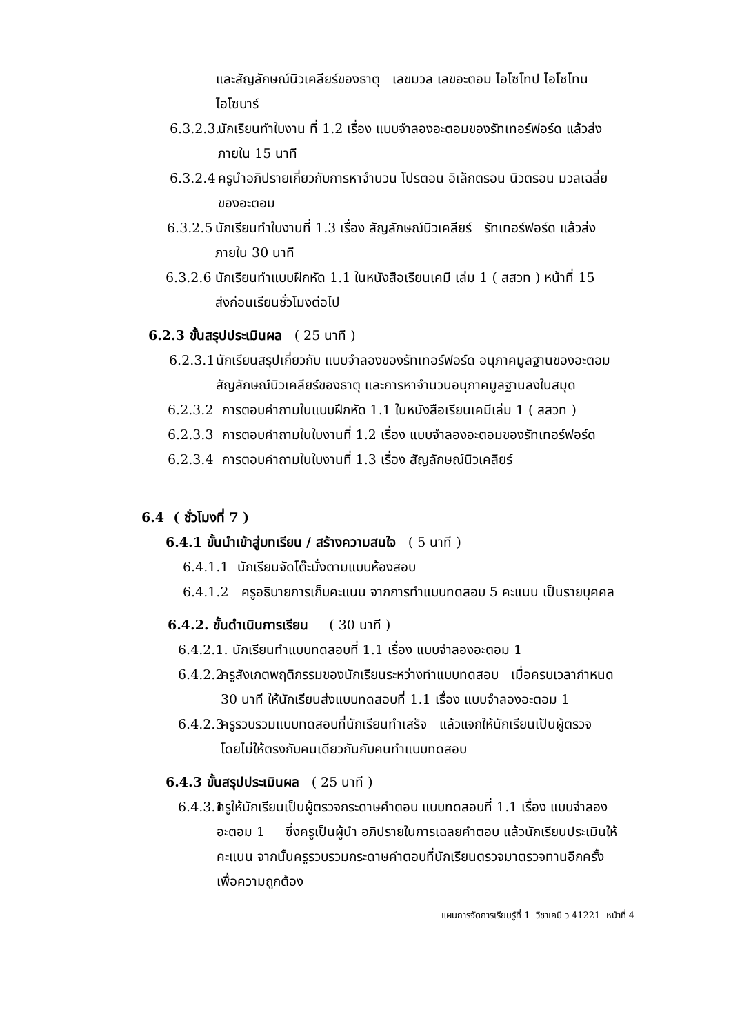และสัญลักษณ์นิวเคลียร์ของธาตุ เลขมวล เลขอะตอม ไอโซโทป ไอโซโทน
ไอโซบาร์
6.3.2.3. นักเรียนทำใบงาน ที่ 1.2 เรื่อง แบบจำลองอะตอมของรัทเทอร์ฟอร์ด แล้วส่ง
ภายใน 15 นาที
6.3.2.4 ครูนำอภิปรายเกี่ยวกับการหาจำนวน โปรตอน อิเล็กตรอน นิวตรอน มวลเฉลี่ย
ของอะตอม
6.3.2.5 นักเรียนทำใบงานที่ 1.3 เรื่อง สัญลักษณ์นิวเคลียร์ รัทเทอร์ฟอร์ด แล้วส่ง
ภายใน 30 นาที
6.3.2.6 นักเรียนทำแบบฝึกหัด 1.1 ในหนังสือเรียนเคมี เล่ม 1 ( สสวท ) หน้าที่ 15
ส่งก่อนเรียนชั่วโมงต่อไป
6.2.3 ขั้นสรุปประเมินผล ( 25 นาที )
6.2.3.1 นักเรียนสรุปเกี่ยวกับ แบบจำลองของรัทเทอร์ฟอร์ด อนุภาคมูลฐานของอะตอม
สัญลักษณ์นิวเคลียร์ของธาตุ และการหาจำนวนอนุภาคมูลฐานลงในสมุด
6.2.3.2 การตอบคำถามในแบบฝึกหัด 1.1 ในหนังสือเรียนเคมีเล่ม 1 ( สสวท )
6.2.3.3 การตอบคำถามในใบงานที่ 1.2 เรื่อง แบบจำลองอะตอมของรัทเทอร์ฟอร์ด
6.2.3.4 การตอบคำถามในใบงานที่ 1.3 เรื่อง สัญลักษณ์นิวเคลียร์
6.4 ( ชั่วโมงที่ 7 )
6.4.1 ขั้นนำเข้าสู่บทเรียน / สร้างความสนใจ ( 5 นาที )
6.4.1.1 นักเรียนจัดโต๊ะนั่งตามแบบห้องสอบ
6.4.1.2 ครูอธิบายการเก็บคะแนน จากการทำแบบทดสอบ 5 คะแนน เป็นรายบุคคล
6.4.2. ขั้นดำเนินการเรียน ( 30 นาที )
6.4.2.1. นักเรียนทำแบบทดสอบที่ 1.1 เรื่อง แบบจำลองอะตอม 1
6.4.2.2 ครูสังเกตพฤติกรรมของนักเรียนระหว่างทำแบบทดสอบ เมื่อครบเวลากำหนด
30 นาที ให้นักเรียนส่งแบบทดสอบที่ 1.1 เรื่อง แบบจำลองอะตอม 1
6.4.2.3 ครูรวบรวมแบบทดสอบที่นักเรียนทำเสร็จ แล้วแจกให้นักเรียนเป็นผู้ตรวจ
โดยไม่ให้ตรงกับคนเดียวกันกับคนทำแบบทดสอบ
6.4.3 ขั้นสรุปประเมินผล ( 25 นาที )
6.4.3.1 ครูให้นักเรียนเป็นผู้ตรวจกระดาษคำตอบ แบบทดสอบที่ 1.1 เรื่อง แบบจำลอง
อะตอม 1 ซึ่งครูเป็นผู้นำ อภิปรายในการเฉลยคำตอบ แล้วนักเรียนประเมินให้
คะแนน จากนั้นครูรวบรวมกระดาษคำตอบที่นักเรียนตรวจมาตรวจทานอีกครั้ง
เพื่อความถูกต้อง
แผนการจัดการเรียนรู้ที่ 1 วิชาเคมี ว 41221 หน้าที่ 4